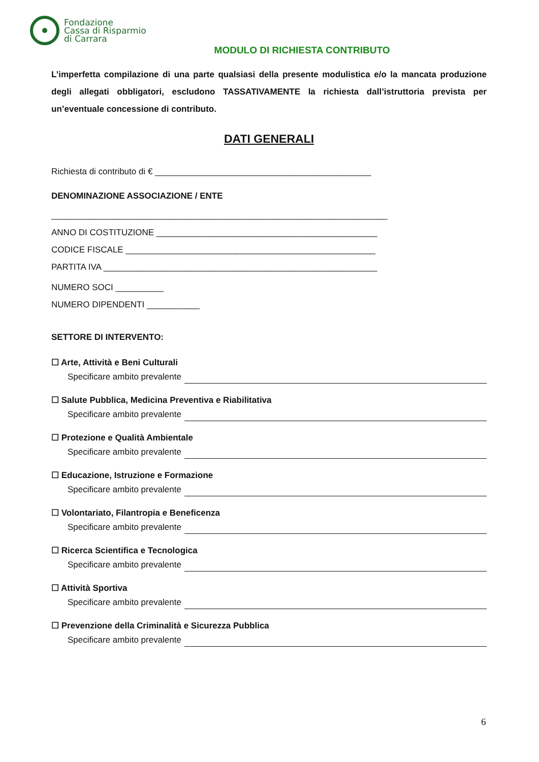Fondazione
Cassa di Risparmio
di Carrara
MODULO DI RICHIESTA CONTRIBUTO
L’imperfetta compilazione di una parte qualsiasi della presente modulistica e/o la mancata produzione degli allegati obbligatori, escludono TASSATIVAMENTE la richiesta dall’istruttoria prevista per un’eventuale concessione di contributo.
DATI GENERALI
Richiesta di contributo di € _____________________________________________
DENOMINAZIONE ASSOCIAZIONE / ENTE
______________________________________________________________________
ANNO DI COSTITUZIONE ______________________________________________
CODICE FISCALE ____________________________________________________
PARTITA IVA _________________________________________________________
NUMERO SOCI __________
NUMERO DIPENDENTI ___________
SETTORE DI INTERVENTO:
☐ Arte, Attività e Beni Culturali
Specificare ambito prevalente
☐ Salute Pubblica, Medicina Preventiva e Riabilitativa
Specificare ambito prevalente
☐ Protezione e Qualità Ambientale
Specificare ambito prevalente
☐ Educazione, Istruzione e Formazione
Specificare ambito prevalente
☐ Volontariato, Filantropia e Beneficenza
Specificare ambito prevalente
☐ Ricerca Scientifica e Tecnologica
Specificare ambito prevalente
☐ Attività Sportiva
Specificare ambito prevalente
☐ Prevenzione della Criminalità e Sicurezza Pubblica
Specificare ambito prevalente
6